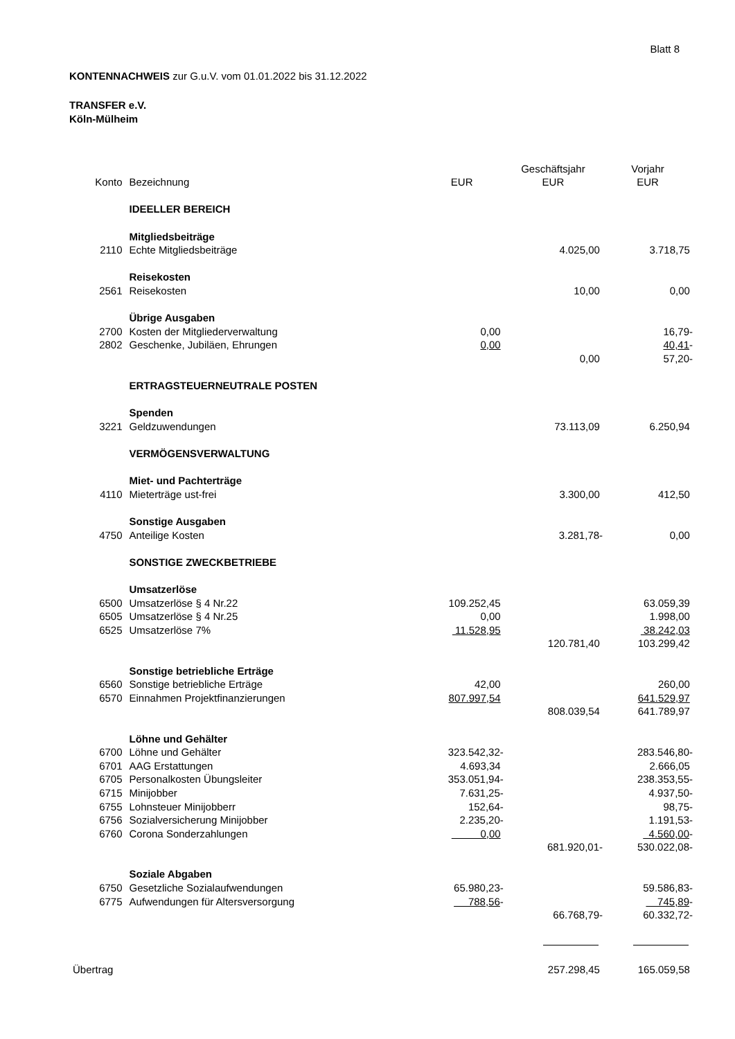Blatt 8
KONTENNACHWEIS zur G.u.V. vom 01.01.2022 bis 31.12.2022
TRANSFER e.V.
Köln-Mülheim
| | | | Geschäftsjahr | Vorjahr |
| --- | --- | --- | --- | --- |
| Konto | Bezeichnung | EUR | EUR | EUR |
| | IDEELLER BEREICH | | | |
| | Mitgliedsbeiträge | | | |
| 2110 | Echte Mitgliedsbeiträge | | 4.025,00 | 3.718,75 |
| | Reisekosten | | | |
| 2561 | Reisekosten | | 10,00 | 0,00 |
| | Übrige Ausgaben | | | |
| 2700 | Kosten der Mitgliederverwaltung | 0,00 | | 16,79- |
| 2802 | Geschenke, Jubiläen, Ehrungen | 0,00 | | 40,41 - |
| | | | 0,00 | 57,20- |
| | ERTRAGSTEUERNEUTRALE POSTEN | | | |
| | Spenden | | | |
| 3221 | Geldzuwendungen | | 73.113,09 | 6.250,94 |
| | VERMÖGENSVERWALTUNG | | | |
| | Miet- und Pachterträge | | | |
| 4110 | Mieterträge ust-frei | | 3.300,00 | 412,50 |
| | Sonstige Ausgaben | | | |
| 4750 | Anteilige Kosten | | 3.281,78- | 0,00 |
| | SONSTIGE ZWECKBETRIEBE | | | |
| | Umsatzerlöse | | | |
| 6500 | Umsatzerlöse § 4 Nr.22 | 109.252,45 | | 63.059,39 |
| 6505 | Umsatzerlöse § 4 Nr.25 | 0,00 | | 1.998,00 |
| 6525 | Umsatzerlöse 7% | 11.528,95 | | 38.242,03 |
| | | | 120.781,40 | 103.299,42 |
| | Sonstige betriebliche Erträge | | | |
| 6560 | Sonstige betriebliche Erträge | 42,00 | | 260,00 |
| 6570 | Einnahmen Projektfinanzierungen | 807.997,54 | | 641.529,97 |
| | | | 808.039,54 | 641.789,97 |
| | Löhne und Gehälter | | | |
| 6700 | Löhne und Gehälter | 323.542,32- | | 283.546,80- |
| 6701 | AAG Erstattungen | 4.693,34 | | 2.666,05 |
| 6705 | Personalkosten Übungsleiter | 353.051,94- | | 238.353,55- |
| 6715 | Minijobber | 7.631,25- | | 4.937,50- |
| 6755 | Lohnsteuer Minijobberr | 152,64- | | 98,75- |
| 6756 | Sozialversicherung Minijobber | 2.235,20- | | 1.191,53- |
| 6760 | Corona Sonderzahlungen | 0,00 | | 4.560,00 - |
| | | | 681.920,01- | 530.022,08- |
| | Soziale Abgaben | | | |
| 6750 | Gesetzliche Sozialaufwendungen | 65.980,23- | | 59.586,83- |
| 6775 | Aufwendungen für Altersversorgung | 788,56 - | | 745,89 - |
| | | | 66.768,79- | 60.332,72- |
| Übertrag | | | 257.298,45 | 165.059,58 |